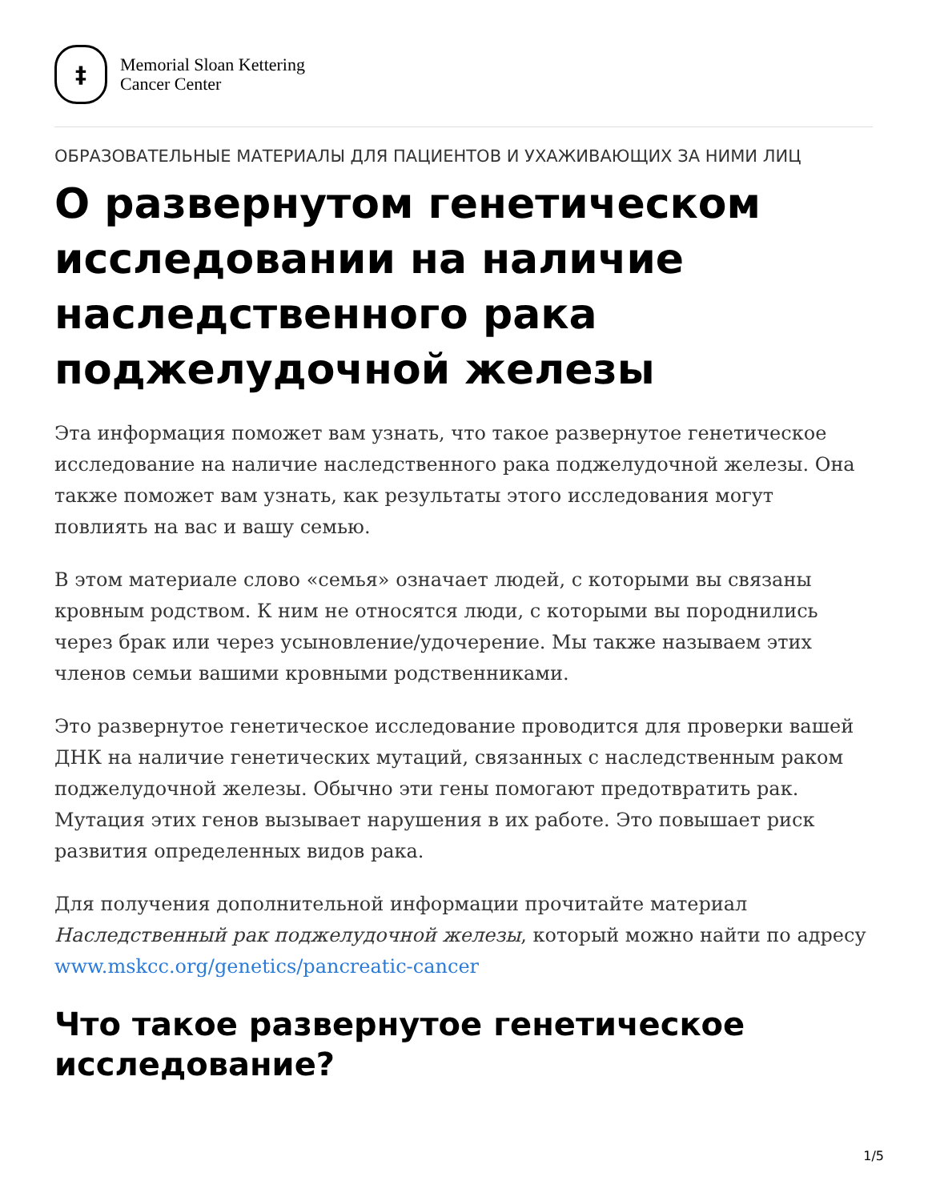‡
Memorial Sloan Kettering
Cancer Center
ОБРАЗОВАТЕЛЬНЫЕ МАТЕРИАЛЫ ДЛЯ ПАЦИЕНТОВ И УХАЖИВАЮЩИХ ЗА НИМИ ЛИЦ
О развернутом генетическом исследовании на наличие наследственного рака поджелудочной железы
Эта информация поможет вам узнать, что такое развернутое генетическое исследование на наличие наследственного рака поджелудочной железы. Она также поможет вам узнать, как результаты этого исследования могут повлиять на вас и вашу семью.
В этом материале слово «семья» означает людей, с которыми вы связаны кровным родством. К ним не относятся люди, с которыми вы породнились через брак или через усыновление/удочерение. Мы также называем этих членов семьи вашими кровными родственниками.
Это развернутое генетическое исследование проводится для проверки вашей ДНК на наличие генетических мутаций, связанных с наследственным раком поджелудочной железы. Обычно эти гены помогают предотвратить рак. Мутация этих генов вызывает нарушения в их работе. Это повышает риск развития определенных видов рака.
Для получения дополнительной информации прочитайте материал Наследственный рак поджелудочной железы, который можно найти по адресу www.mskcc.org/genetics/pancreatic-cancer
Что такое развернутое генетическое исследование?
1/5